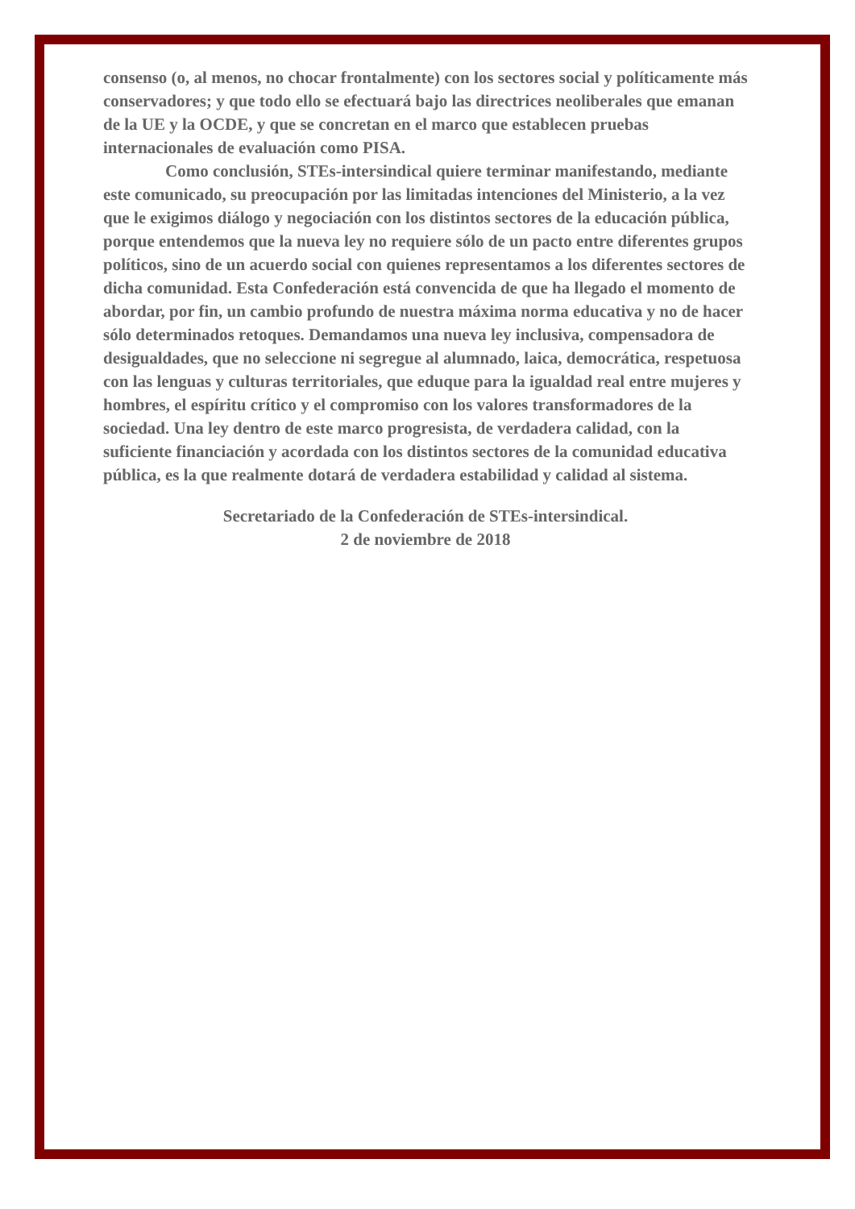consenso (o, al menos, no chocar frontalmente) con los sectores social y políticamente más conservadores; y que todo ello se efectuará bajo las directrices neoliberales que emanan de la UE y la OCDE, y que se concretan en el marco que establecen pruebas internacionales de evaluación como PISA.
Como conclusión, STEs-intersindical quiere terminar manifestando, mediante este comunicado, su preocupación por las limitadas intenciones del Ministerio, a la vez que le exigimos diálogo y negociación con los distintos sectores de la educación pública, porque entendemos que la nueva ley no requiere sólo de un pacto entre diferentes grupos políticos, sino de un acuerdo social con quienes representamos a los diferentes sectores de dicha comunidad. Esta Confederación está convencida de que ha llegado el momento de abordar, por fin, un cambio profundo de nuestra máxima norma educativa y no de hacer sólo determinados retoques. Demandamos una nueva ley inclusiva, compensadora de desigualdades, que no seleccione ni segregue al alumnado, laica, democrática, respetuosa con las lenguas y culturas territoriales, que eduque para la igualdad real entre mujeres y hombres, el espíritu crítico y el compromiso con los valores transformadores de la sociedad. Una ley dentro de este marco progresista, de verdadera calidad, con la suficiente financiación y acordada con los distintos sectores de la comunidad educativa pública, es la que realmente dotará de verdadera estabilidad y calidad al sistema.
Secretariado de la Confederación de STEs-intersindical.
2 de noviembre de 2018